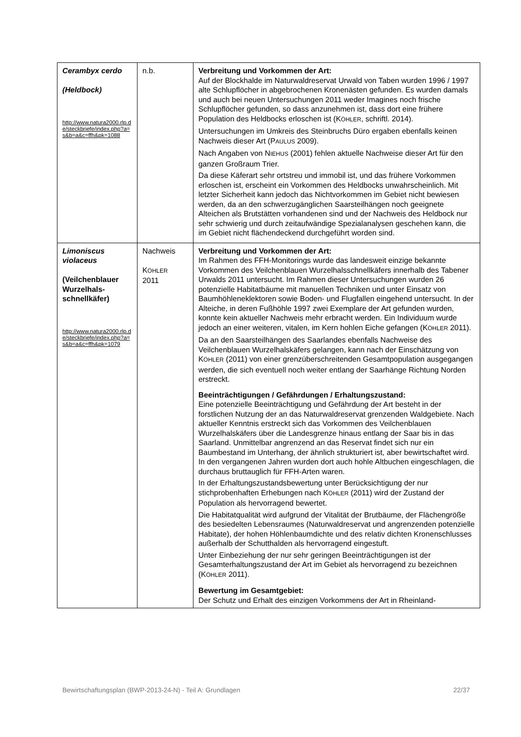| Cerambyx cerdo (Heldbock) http://www.natura2000.rlp.de/steckbriefe/index.php?a=s&b=a&c=ffh&pk=1088 | n.b. | Verbreitung und Vorkommen der Art: Auf der Blockhalde im Naturwaldreservat Urwald von Taben wurden 1996 / 1997 alte Schlupflöcher in abgebrochenen Kronenästen gefunden. Es wurden damals und auch bei neuen Untersuchungen 2011 weder Imagines noch frische Schlupflöcher gefunden, so dass anzunehmen ist, dass dort eine frühere Population des Heldbocks erloschen ist (K ÖHLER , schriftl. 2014). Untersuchungen im Umkreis des Steinbruchs Düro ergaben ebenfalls keinen Nachweis dieser Art (P AULUS 2009). Nach Angaben von N IEHUS (2001) fehlen aktuelle Nachweise dieser Art für den ganzen Großraum Trier. Da diese Käferart sehr ortstreu und immobil ist, und das frühere Vorkommen erloschen ist, erscheint ein Vorkommen des Heldbocks unwahrscheinlich. Mit letzter Sicherheit kann jedoch das Nichtvorkommen im Gebiet nicht bewiesen werden, da an den schwerzugänglichen Saarsteilhängen noch geeignete Alteichen als Brutstätten vorhandenen sind und der Nachweis des Heldbock nur sehr schwierig und durch zeitaufwändige Spezialanalysen geschehen kann, die im Gebiet nicht flächendeckend durchgeführt worden sind. |
| Limoniscus violaceus (Veilchenblauer Wurzelhals­schnellkäfer) http://www.natura2000.rlp.de/steckbriefe/index.php?a=s&b=a&c=ffh&pk=1079 | Nachweis K ÖHLER 2011 | Verbreitung und Vorkommen der Art: Im Rahmen des FFH-Monitorings wurde das landesweit einzige bekannte Vorkommen des Veilchenblauen Wurzelhalsschnellkäfers innerhalb des Tabener Urwalds 2011 untersucht. Im Rahmen dieser Untersuchungen wurden 26 potenzielle Habitatbäume mit manuellen Techniken und unter Einsatz von Baumhöhleneklektoren sowie Boden- und Flugfallen eingehend untersucht. In der Alteiche, in deren Fußhöhle 1997 zwei Exemplare der Art gefunden wurden, konnte kein aktueller Nachweis mehr erbracht werden. Ein Individuum wurde jedoch an einer weiteren, vitalen, im Kern hohlen Eiche gefangen (K ÖHLER 2011). Da an den Saarsteilhängen des Saarlandes ebenfalls Nachweise des Veilchenblauen Wurzelhalskäfers gelangen, kann nach der Einschätzung von K ÖHLER (2011) von einer grenzüberschreitenden Gesamtpopulation ausgegangen werden, die sich eventuell noch weiter entlang der Saarhänge Richtung Norden erstreckt. Beeinträchtigungen / Gefährdungen / Erhaltungszustand: Eine potenzielle Beeinträchtigung und Gefährdung der Art besteht in der forstlichen Nutzung der an das Naturwaldreservat grenzenden Waldgebiete. Nach aktueller Kenntnis erstreckt sich das Vorkommen des Veilchenblauen Wurzelhalskäfers über die Landesgrenze hinaus entlang der Saar bis in das Saarland. Unmittelbar angrenzend an das Reservat findet sich nur ein Baumbestand im Unterhang, der ähnlich strukturiert ist, aber bewirtschaftet wird. In den vergangenen Jahren wurden dort auch hohle Altbuchen eingeschlagen, die durchaus bruttauglich für FFH-Arten waren. In der Erhaltungszustandsbewertung unter Berücksichtigung der nur stichprobenhaften Erhebungen nach K ÖHLER (2011) wird der Zustand der Population als hervorragend bewertet. Die Habitatqualität wird aufgrund der Vitalität der Brutbäume, der Flächengröße des besiedelten Lebensraumes (Naturwaldreservat und angrenzenden potenzielle Habitate), der hohen Höhlenbaumdichte und des relativ dichten Kronenschlusses außerhalb der Schutthalden als hervorragend eingestuft. Unter Einbeziehung der nur sehr geringen Beeinträchtigungen ist der Gesamterhaltungszustand der Art im Gebiet als hervorragend zu bezeichnen (K ÖHLER 2011). Bewertung im Gesamtgebiet: Der Schutz und Erhalt des einzigen Vorkommens der Art in Rheinland- |
Bewirtschaftungsplan (BWP-2013-24-N) - Teil A: Grundlagen 22/37